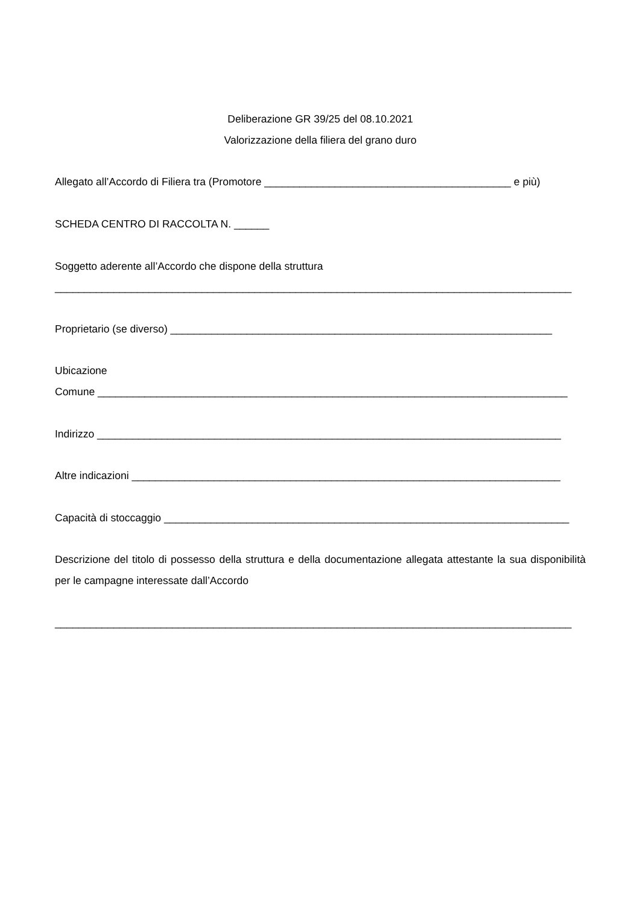Deliberazione GR 39/25 del 08.10.2021
Valorizzazione della filiera del grano duro
Allegato all’Accordo di Filiera tra (Promotore __________________________________________ e più)
SCHEDA CENTRO DI RACCOLTA N. ______
Soggetto aderente all’Accordo che dispone della struttura
________________________________________________________________________________________
Proprietario (se diverso) _________________________________________________________________
Ubicazione
Comune ________________________________________________________________________________
Indirizzo _______________________________________________________________________________
Altre indicazioni _________________________________________________________________________
Capacità di stoccaggio _____________________________________________________________________
Descrizione del titolo di possesso della struttura e della documentazione allegata attestante la sua disponibilità per le campagne interessate dall’Accordo
________________________________________________________________________________________